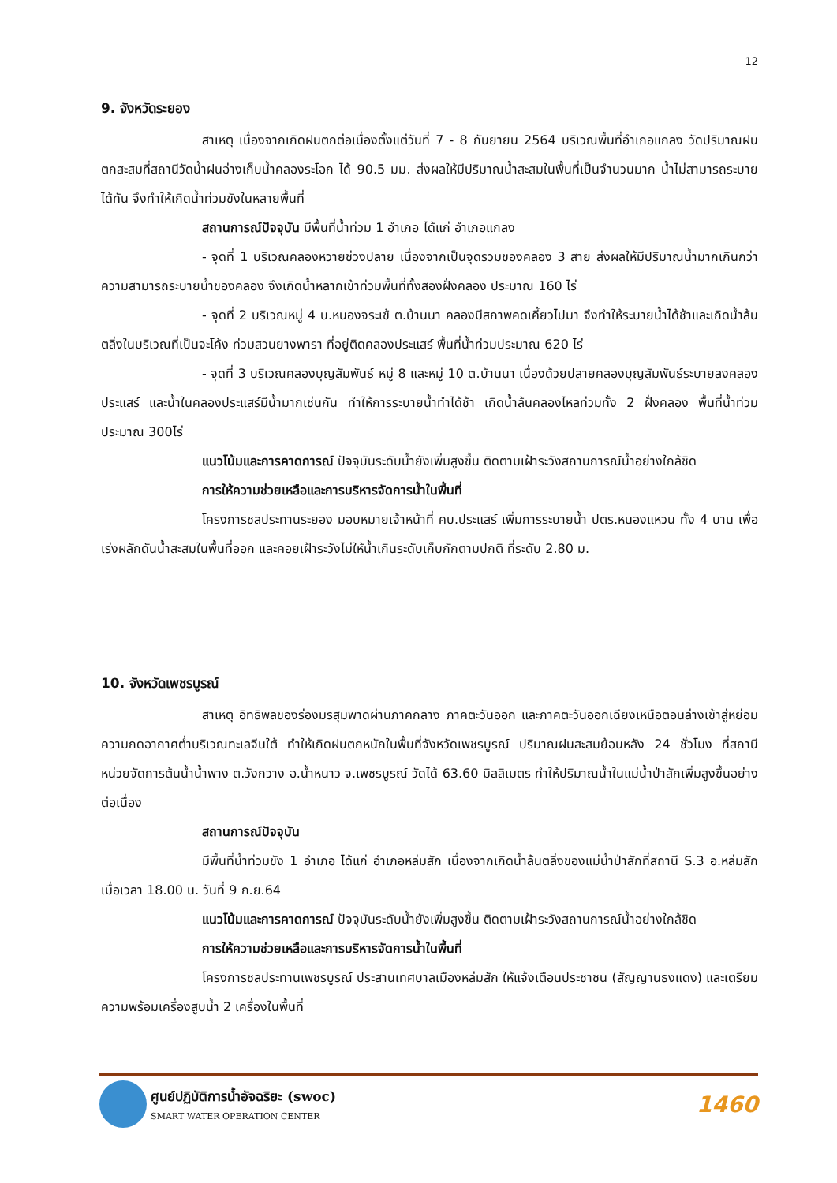12
9. จังหวัดระยอง
สาเหตุ เนื่องจากเกิดฝนตกต่อเนื่องตั้งแต่วันที่ 7 - 8 กันยายน 2564 บริเวณพื้นที่อำเภอแกลง วัดปริมาณฝนตกสะสมที่สถานีวัดน้ำฝนอ่างเก็บน้ำคลองระโอก ได้ 90.5 มม. ส่งผลให้มีปริมาณน้ำสะสมในพื้นที่เป็นจำนวนมาก น้ำไม่สามารถระบายได้ทัน จึงทำให้เกิดน้ำท่วมขังในหลายพื้นที่
สถานการณ์ปัจจุบัน มีพื้นที่น้ำท่วม 1 อำเภอ ได้แก่ อำเภอแกลง
- จุดที่ 1 บริเวณคลองหวายช่วงปลาย เนื่องจากเป็นจุดรวมของคลอง 3 สาย ส่งผลให้มีปริมาณน้ำมากเกินกว่าความสามารถระบายน้ำของคลอง จึงเกิดน้ำหลากเข้าท่วมพื้นที่ทั้งสองฝั่งคลอง ประมาณ 160 ไร่
- จุดที่ 2 บริเวณหมู่ 4 บ.หนองจระเข้ ต.บ้านนา คลองมีสภาพคดเคี้ยวไปมา จึงทำให้ระบายน้ำได้ช้าและเกิดน้ำล้นตลิ่งในบริเวณที่เป็นจะโค้ง ท่วมสวนยางพารา ที่อยู่ติดคลองประแสร์ พื้นที่น้ำท่วมประมาณ 620 ไร่
- จุดที่ 3 บริเวณคลองบุญสัมพันธ์ หมู่ 8 และหมู่ 10 ต.บ้านนา เนื่องด้วยปลายคลองบุญสัมพันธ์ระบายลงคลองประแสร์ และน้ำในคลองประแสร์มีน้ำมากเช่นกัน ทำให้การระบายน้ำทำได้ช้า เกิดน้ำล้นคลองไหลท่วมทั้ง 2 ฝั่งคลอง พื้นที่น้ำท่วมประมาณ 300ไร่
แนวโน้มและการคาดการณ์ ปัจจุบันระดับน้ำยังเพิ่มสูงขึ้น ติดตามเฝ้าระวังสถานการณ์น้ำอย่างใกล้ชิด
การให้ความช่วยเหลือและการบริหารจัดการน้ำในพื้นที่
โครงการชลประทานระยอง มอบหมายเจ้าหน้าที่ คบ.ประแสร์ เพิ่มการระบายน้ำ ปตร.หนองแหวน ทั้ง 4 บาน เพื่อเร่งผลักดันน้ำสะสมในพื้นที่ออก และคอยเฝ้าระวังไม่ให้น้ำเกินระดับเก็บกักตามปกติ ที่ระดับ 2.80 ม.
10. จังหวัดเพชรบูรณ์
สาเหตุ อิทธิพลของร่องมรสุมพาดผ่านภาคกลาง ภาคตะวันออก และภาคตะวันออกเฉียงเหนือตอนล่างเข้าสู่หย่อมความกดอากาศต่ำบริเวณทะเลจีนใต้ ทำให้เกิดฝนตกหนักในพื้นที่จังหวัดเพชรบูรณ์ ปริมาณฝนสะสมย้อนหลัง 24 ชั่วโมง ที่สถานีหน่วยจัดการต้นน้ำน้ำพาง ต.วังกวาง อ.น้ำหนาว จ.เพชรบูรณ์ วัดได้ 63.60 มิลลิเมตร ทำให้ปริมาณน้ำในแม่น้ำป่าสักเพิ่มสูงขึ้นอย่างต่อเนื่อง
สถานการณ์ปัจจุบัน
มีพื้นที่น้ำท่วมขัง 1 อำเภอ ได้แก่ อำเภอหล่มสัก เนื่องจากเกิดน้ำล้นตลิ่งของแม่น้ำป่าสักที่สถานี S.3 อ.หล่มสัก เมื่อเวลา 18.00 น. วันที่ 9 ก.ย.64
แนวโน้มและการคาดการณ์ ปัจจุบันระดับน้ำยังเพิ่มสูงขึ้น ติดตามเฝ้าระวังสถานการณ์น้ำอย่างใกล้ชิด
การให้ความช่วยเหลือและการบริหารจัดการน้ำในพื้นที่
โครงการชลประทานเพชรบูรณ์ ประสานเทศบาลเมืองหล่มสัก ให้แจ้งเตือนประชาชน (สัญญานธงแดง) และเตรียมความพร้อมเครื่องสูบน้ำ 2 เครื่องในพื้นที่
ศูนย์ปฏิบัติการน้ำอัจฉริยะ (swoc)
SMART WATER OPERATION CENTER
1460